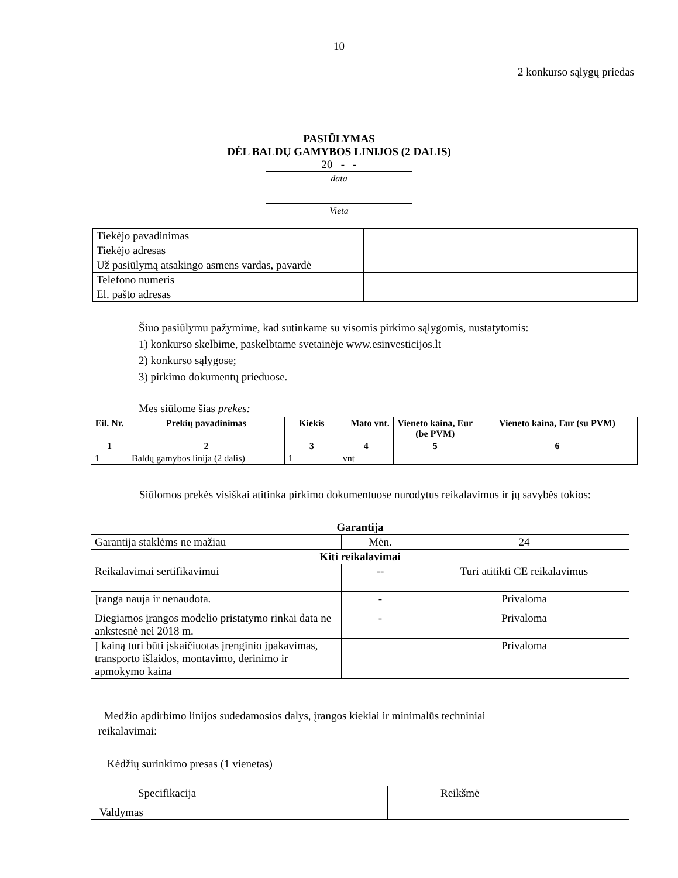10
2 konkurso sąlygų priedas
PASIŪLYMAS
DĖL BALDŲ GAMYBOS LINIJOS (2 DALIS)
20 - -
data
Vieta
| Tiekėjo pavadinimas | |
| Tiekėjo adresas | |
| Už pasiūlymą atsakingo asmens vardas, pavardė | |
| Telefono numeris | |
| El. pašto adresas | |
Šiuo pasiūlymu pažymime, kad sutinkame su visomis pirkimo sąlygomis, nustatytomis:
1) konkurso skelbime, paskelbtame svetainėje www.esinvesticijos.lt
2) konkurso sąlygose;
3) pirkimo dokumentų prieduose.
Mes siūlome šias prekes:
| Eil. Nr. | Prekių pavadinimas | Kiekis | Mato vnt. | Vieneto kaina, Eur (be PVM) | Vieneto kaina, Eur (su PVM) |
| --- | --- | --- | --- | --- | --- |
| 1 | 2 | 3 | 4 | 5 | 6 |
| 1 | Baldų gamybos linija (2 dalis) | 1 | vnt | | |
Siūlomos prekės visiškai atitinka pirkimo dokumentuose nurodytus reikalavimus ir jų savybės tokios:
| Garantija | | |
| --- | --- | --- |
| Garantija staklėms ne mažiau | Mėn. | 24 |
| Kiti reikalavimai | | |
| Reikalavimai sertifikavimui | -- | Turi atitikti CE reikalavimus |
| Įranga nauja ir nenaudota. | - | Privaloma |
| Diegiamos įrangos modelio pristatymo rinkai data ne ankstesnė nei 2018 m. | - | Privaloma |
| Į kainą turi būti įskaičiuotas įrenginio įpakavimas, transporto išlaidos, montavimo, derinimo ir apmokymo kaina | | Privaloma |
Medžio apdirbimo linijos sudedamosios dalys, įrangos kiekiai ir minimalūs techniniai
reikalavimai:
Kėdžių surinkimo presas (1 vienetas)
| Specifikacija | Reikšmė |
| Valdymas | |